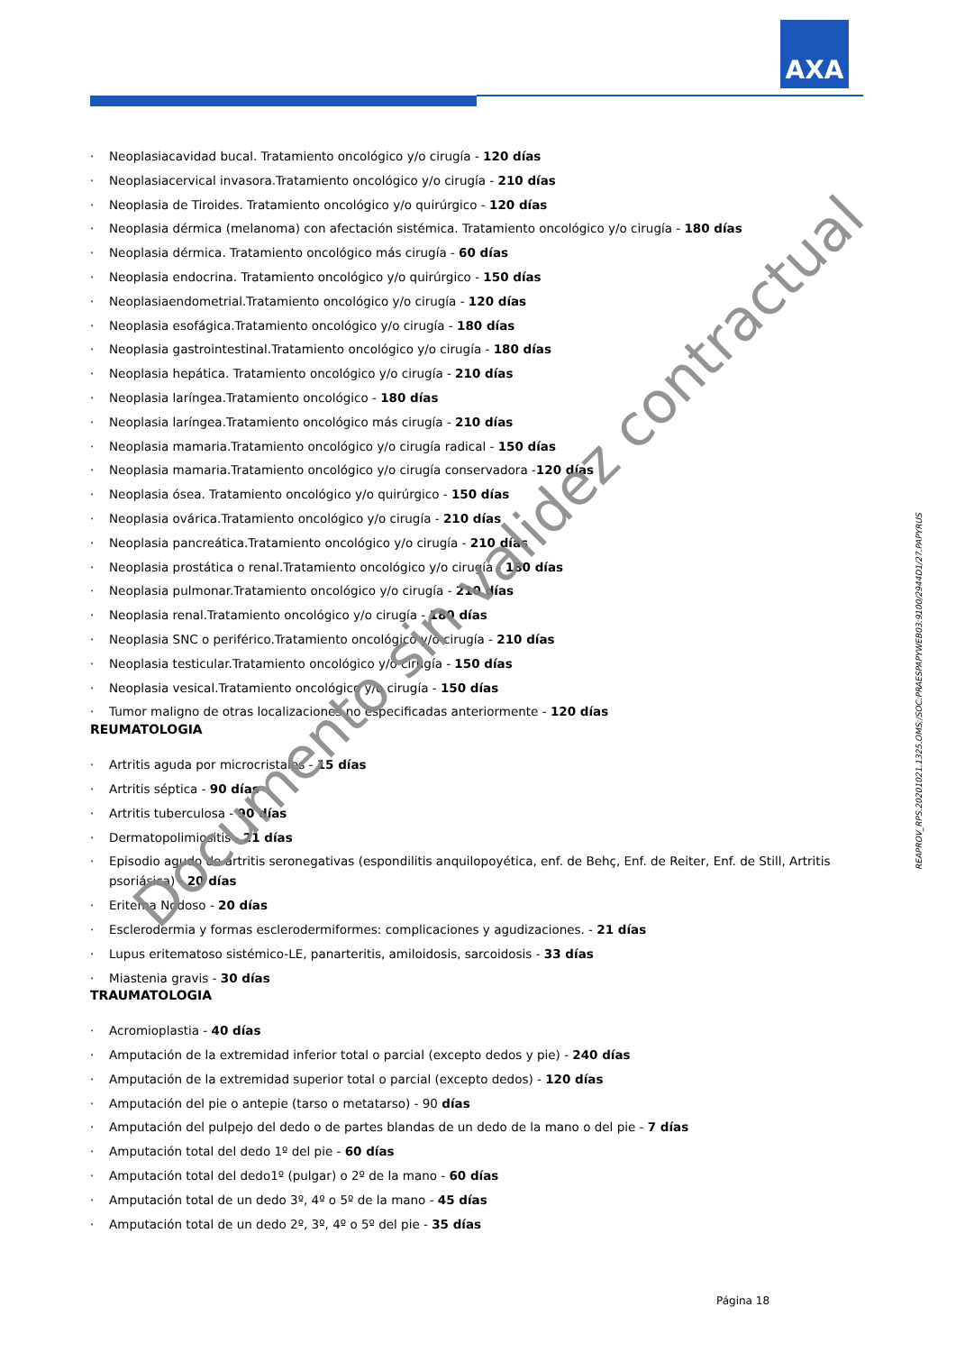AXA
· Neoplasiacavidad bucal. Tratamiento oncológico y/o cirugía - 120 días
· Neoplasiacervical invasora.Tratamiento oncológico y/o cirugía - 210 días
· Neoplasia de Tiroides. Tratamiento oncológico y/o quirúrgico - 120 días
· Neoplasia dérmica (melanoma) con afectación sistémica. Tratamiento oncológico y/o cirugía - 180 días
· Neoplasia dérmica. Tratamiento oncológico más cirugía - 60 días
· Neoplasia endocrina. Tratamiento oncológico y/o quirúrgico - 150 días
· Neoplasiaendometrial.Tratamiento oncológico y/o cirugía - 120 días
· Neoplasia esofágica.Tratamiento oncológico y/o cirugía - 180 días
· Neoplasia gastrointestinal.Tratamiento oncológico y/o cirugía - 180 días
· Neoplasia hepática. Tratamiento oncológico y/o cirugía - 210 días
· Neoplasia laríngea.Tratamiento oncológico - 180 días
· Neoplasia laríngea.Tratamiento oncológico más cirugía - 210 días
· Neoplasia mamaria.Tratamiento oncológico y/o cirugía radical - 150 días
· Neoplasia mamaria.Tratamiento oncológico y/o cirugía conservadora -120 días
· Neoplasia ósea. Tratamiento oncológico y/o quirúrgico - 150 días
· Neoplasia ovárica.Tratamiento oncológico y/o cirugía - 210 días
· Neoplasia pancreática.Tratamiento oncológico y/o cirugía - 210 días
· Neoplasia prostática o renal.Tratamiento oncológico y/o cirugía - 180 días
· Neoplasia pulmonar.Tratamiento oncológico y/o cirugía - 210 días
· Neoplasia renal.Tratamiento oncológico y/o cirugía - 180 días
· Neoplasia SNC o periférico.Tratamiento oncológico y/o cirugía - 210 días
· Neoplasia testicular.Tratamiento oncológico y/o cirugía - 150 días
· Neoplasia vesical.Tratamiento oncológico y/o cirugía - 150 días
· Tumor maligno de otras localizaciones no especificadas anteriormente - 120 días
REUMATOLOGIA
· Artritis aguda por microcristales - 15 días
· Artritis séptica - 90 días
· Artritis tuberculosa - 90 días
· Dermatopolimiositis - 21 días
· Episodio agudo de artritis seronegativas (espondilitis anquilopoyética, enf. de Behç, Enf. de Reiter, Enf. de Still, Artritis psoriásica) - 20 días
· Eritema Nodoso - 20 días
· Esclerodermia y formas esclerodermiformes: complicaciones y agudizaciones. - 21 días
· Lupus eritematoso sistémico-LE, panarteritis, amiloidosis, sarcoidosis - 33 días
· Miastenia gravis - 30 días
TRAUMATOLOGIA
· Acromioplastia - 40 días
· Amputación de la extremidad inferior total o parcial (excepto dedos y pie) - 240 días
· Amputación de la extremidad superior total o parcial (excepto dedos) - 120 días
· Amputación del pie o antepie (tarso o metatarso) - 90 días
· Amputación del pulpejo del dedo o de partes blandas de un dedo de la mano o del pie - 7 días
· Amputación total del dedo 1º del pie - 60 días
· Amputación total del dedo1º (pulgar) o 2º de la mano - 60 días
· Amputación total de un dedo 3º, 4º o 5º de la mano - 45 días
· Amputación total de un dedo 2º, 3º, 4º o 5º del pie - 35 días
REAPROV_RPS.20201021.1325.OMS;/SOC:PRAESPAPYWEB03:9100/2944D1/27.PAPYRUS
Documento sin validez contractual
Página 18